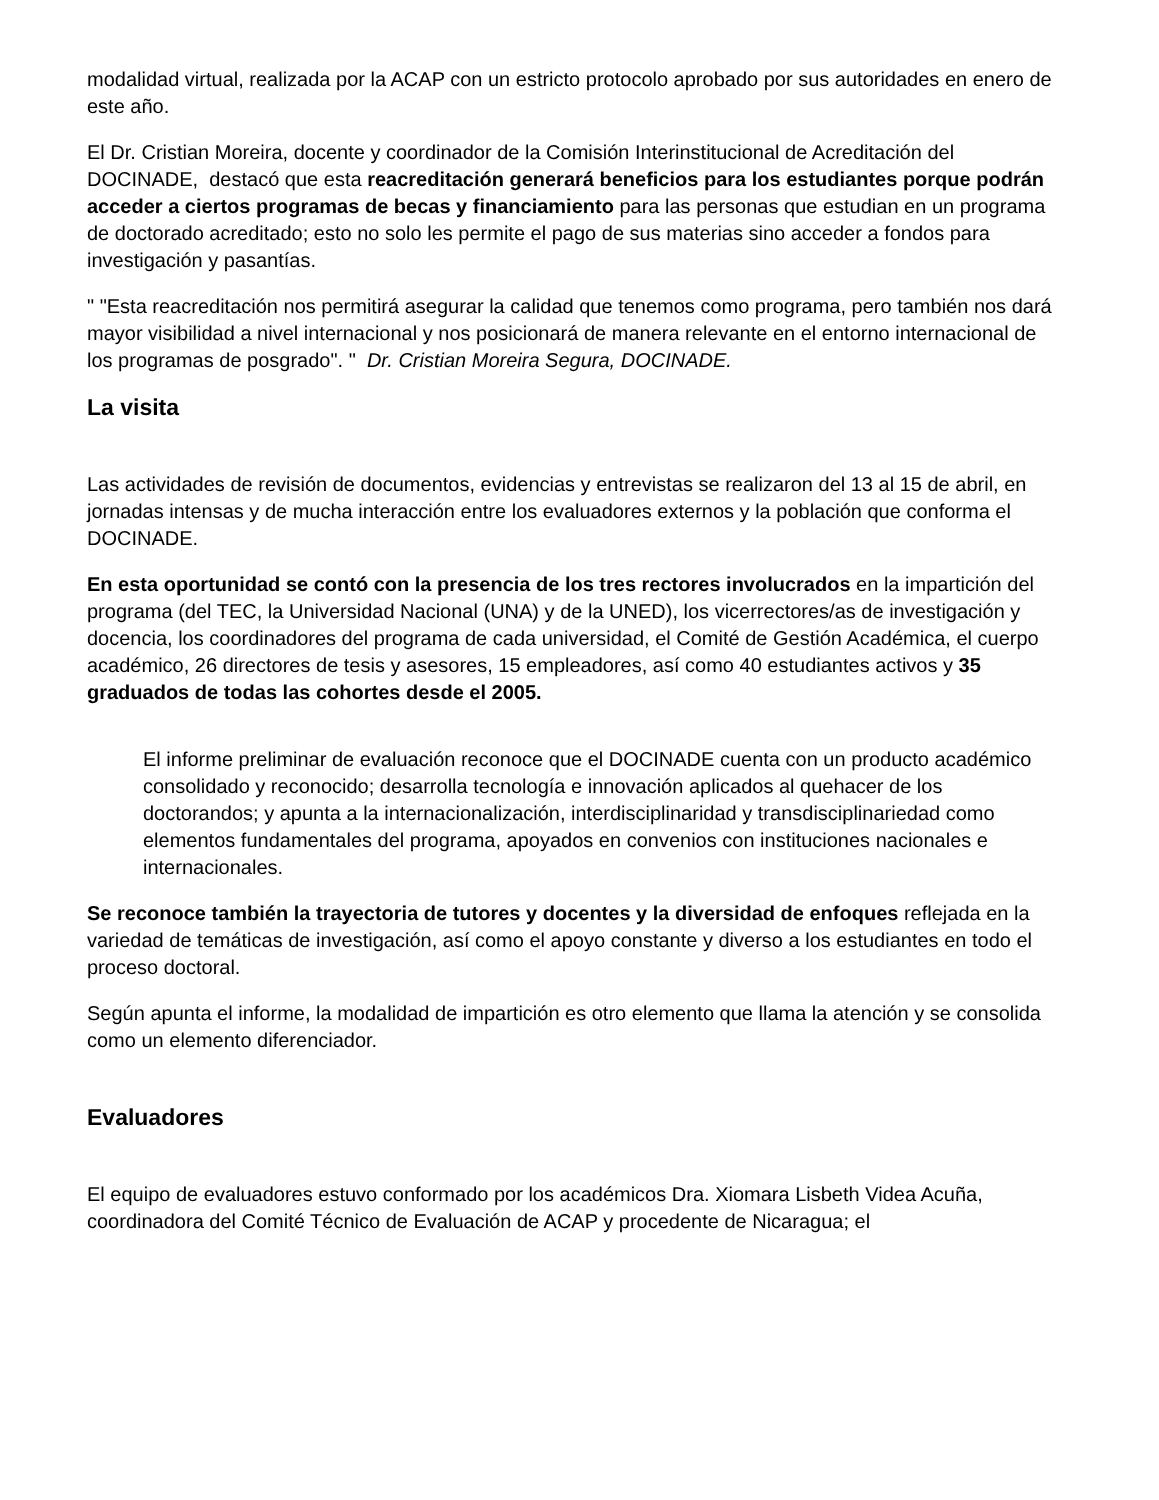modalidad virtual, realizada por la ACAP con un estricto protocolo aprobado por sus autoridades en enero de este año.
El Dr. Cristian Moreira, docente y coordinador de la Comisión Interinstitucional de Acreditación del DOCINADE, destacó que esta reacreditación generará beneficios para los estudiantes porque podrán acceder a ciertos programas de becas y financiamiento para las personas que estudian en un programa de doctorado acreditado; esto no solo les permite el pago de sus materias sino acceder a fondos para investigación y pasantías.
" "Esta reacreditación nos permitirá asegurar la calidad que tenemos como programa, pero también nos dará mayor visibilidad a nivel internacional y nos posicionará de manera relevante en el entorno internacional de los programas de posgrado". " Dr. Cristian Moreira Segura, DOCINADE.
La visita
Las actividades de revisión de documentos, evidencias y entrevistas se realizaron del 13 al 15 de abril, en jornadas intensas y de mucha interacción entre los evaluadores externos y la población que conforma el DOCINADE.
En esta oportunidad se contó con la presencia de los tres rectores involucrados en la impartición del programa (del TEC, la Universidad Nacional (UNA) y de la UNED), los vicerrectores/as de investigación y docencia, los coordinadores del programa de cada universidad, el Comité de Gestión Académica, el cuerpo académico, 26 directores de tesis y asesores, 15 empleadores, así como 40 estudiantes activos y 35 graduados de todas las cohortes desde el 2005.
El informe preliminar de evaluación reconoce que el DOCINADE cuenta con un producto académico consolidado y reconocido; desarrolla tecnología e innovación aplicados al quehacer de los doctorandos; y apunta a la internacionalización, interdisciplinaridad y transdisciplinariedad como elementos fundamentales del programa, apoyados en convenios con instituciones nacionales e internacionales.
Se reconoce también la trayectoria de tutores y docentes y la diversidad de enfoques reflejada en la variedad de temáticas de investigación, así como el apoyo constante y diverso a los estudiantes en todo el proceso doctoral.
Según apunta el informe, la modalidad de impartición es otro elemento que llama la atención y se consolida como un elemento diferenciador.
Evaluadores
El equipo de evaluadores estuvo conformado por los académicos Dra. Xiomara Lisbeth Videa Acuña, coordinadora del Comité Técnico de Evaluación de ACAP y procedente de Nicaragua; el